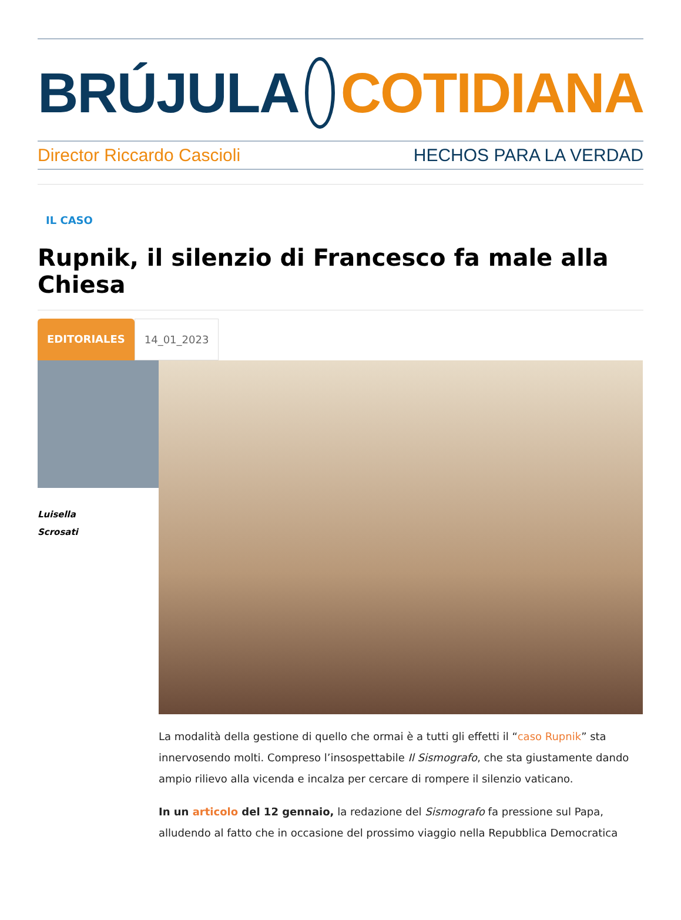BRÚJULA COTIDIANA
Director Riccardo Cascioli HECHOS PARA LA VERDAD
IL CASO
Rupnik, il silenzio di Francesco fa male alla Chiesa
EDITORIALES 14_01_2023
Luisella
Scrosati
La modalità della gestione di quello che ormai è a tutti gli effetti il “caso Rupnik” sta innervosendo molti. Compreso l’insospettabile Il Sismografo, che sta giustamente dando ampio rilievo alla vicenda e incalza per cercare di rompere il silenzio vaticano.
In un articolo del 12 gennaio, la redazione del Sismografo fa pressione sul Papa, alludendo al fatto che in occasione del prossimo viaggio nella Repubblica Democratica